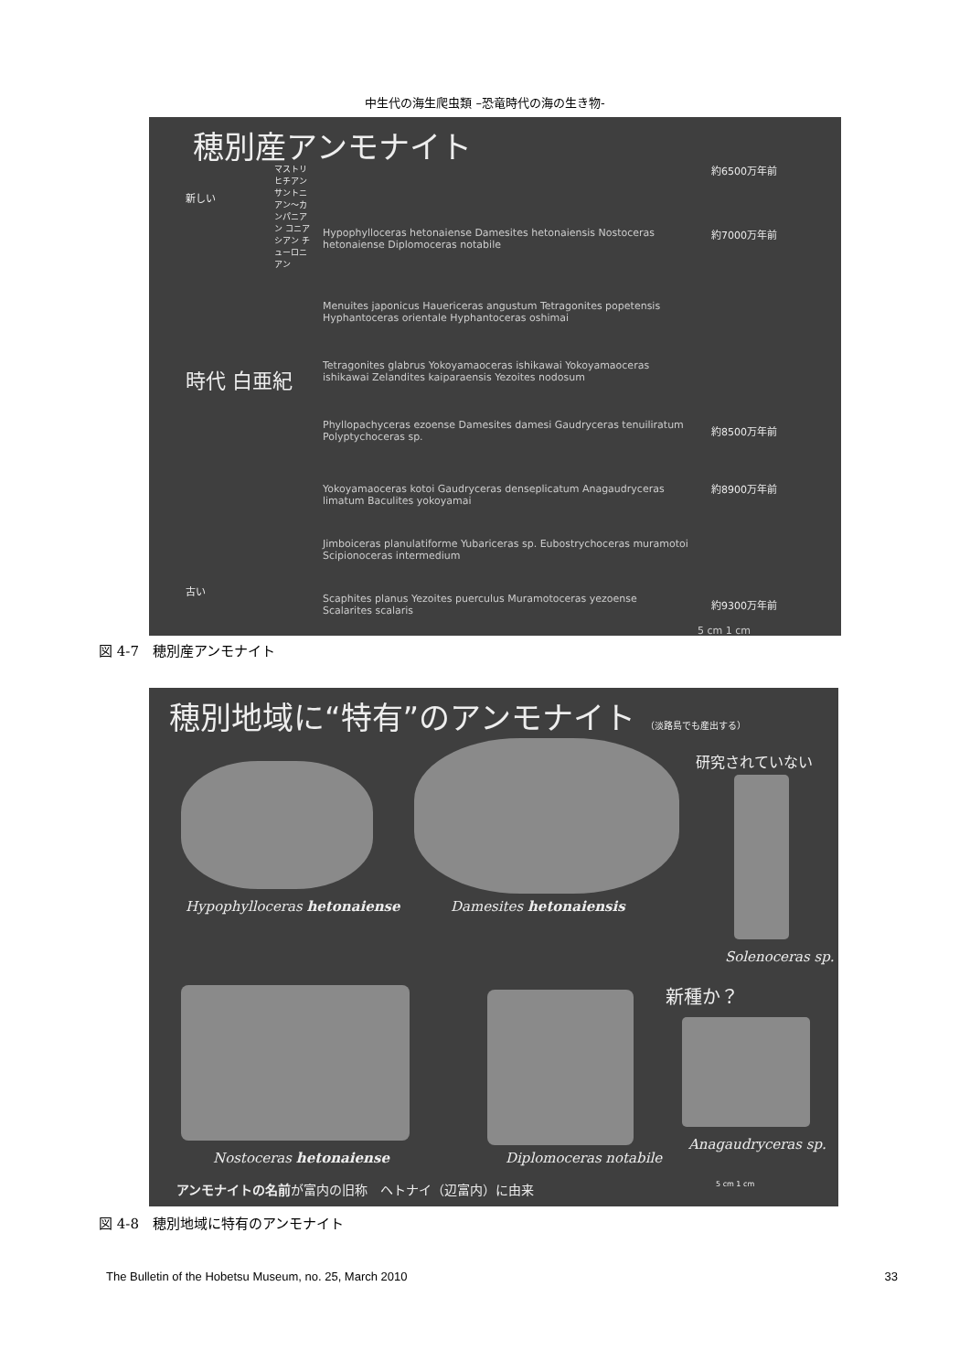中生代の海生爬虫類 –恐竜時代の海の生き物-
穂別産アンモナイト
新しい
時代 白亜紀
古い
マストリヒチアン サントニアン〜カンパニアン コニアシアン チューロニアン
約6500万年前
約7000万年前
約8500万年前
約8900万年前
約9300万年前
Hypophylloceras hetonaiense Damesites hetonaiensis Nostoceras hetonaiense Diplomoceras notabile
Menuites japonicus Hauericeras angustum Tetragonites popetensis Hyphantoceras orientale Hyphantoceras oshimai
Tetragonites glabrus Yokoyamaoceras ishikawai Yokoyamaoceras ishikawai Zelandites kaiparaensis Yezoites nodosum
Phyllopachyceras ezoense Damesites damesi Gaudryceras tenuiliratum Polyptychoceras sp.
Yokoyamaoceras kotoi Gaudryceras denseplicatum Anagaudryceras limatum Baculites yokoyamai
Jimboiceras planulatiforme Yubariceras sp. Eubostrychoceras muramotoi Scipionoceras intermedium
Scaphites planus Yezoites puerculus Muramotoceras yezoense Scalarites scalaris
5 cm 1 cm
図 4-7　穂別産アンモナイト
穂別地域に“特有”のアンモナイト （淡路島でも産出する）
研究されていない
Hypophylloceras hetonaiense Damesites hetonaiensis
Solenoceras sp.
新種か？
Nostoceras hetonaiense Diplomoceras notabile
Anagaudryceras sp.
アンモナイトの名前が富内の旧称　ヘトナイ（辺富内）に由来
5 cm 1 cm
図 4-8　穂別地域に特有のアンモナイト
The Bulletin of the Hobetsu Museum, no. 25, March 2010 33